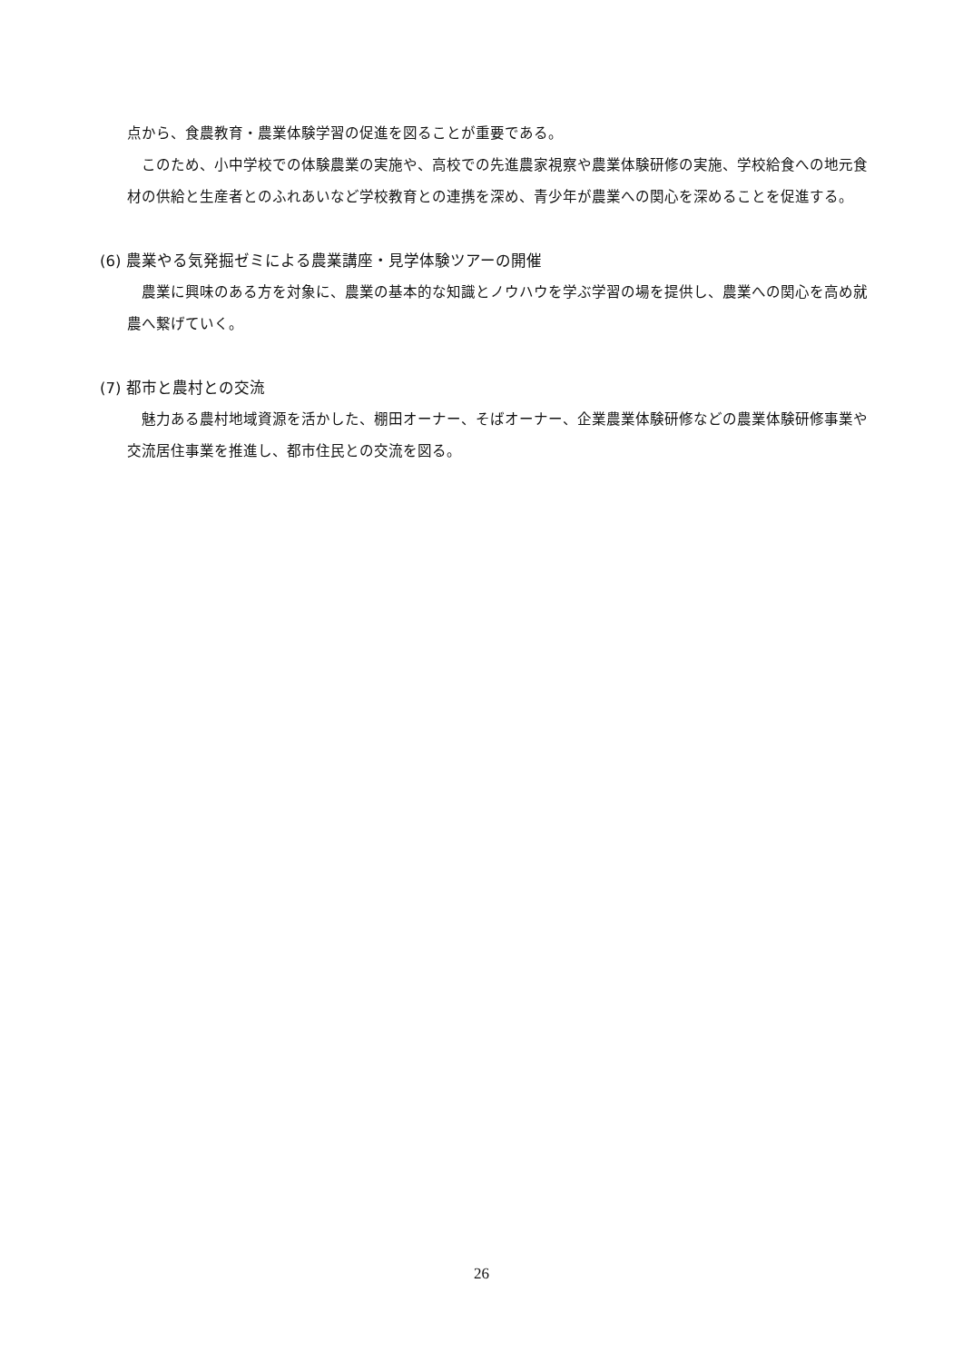点から、食農教育・農業体験学習の促進を図ることが重要である。
このため、小中学校での体験農業の実施や、高校での先進農家視察や農業体験研修の実施、学校給食への地元食材の供給と生産者とのふれあいなど学校教育との連携を深め、青少年が農業への関心を深めることを促進する。
(6) 農業やる気発掘ゼミによる農業講座・見学体験ツアーの開催
農業に興味のある方を対象に、農業の基本的な知識とノウハウを学ぶ学習の場を提供し、農業への関心を高め就農へ繋げていく。
(7) 都市と農村との交流
魅力ある農村地域資源を活かした、棚田オーナー、そばオーナー、企業農業体験研修などの農業体験研修事業や交流居住事業を推進し、都市住民との交流を図る。
26